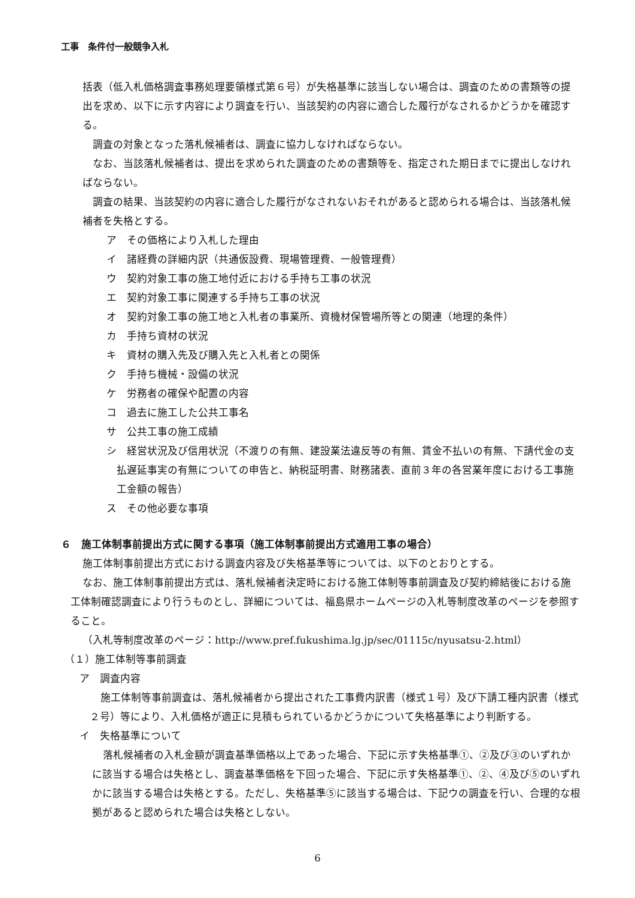工事　条件付一般競争入札
括表（低入札価格調査事務処理要領様式第６号）が失格基準に該当しない場合は、調査のための書類等の提出を求め、以下に示す内容により調査を行い、当該契約の内容に適合した履行がなされるかどうかを確認する。
調査の対象となった落札候補者は、調査に協力しなければならない。
なお、当該落札候補者は、提出を求められた調査のための書類等を、指定された期日までに提出しなければならない。
調査の結果、当該契約の内容に適合した履行がなされないおそれがあると認められる場合は、当該落札候補者を失格とする。
ア　その価格により入札した理由
イ　諸経費の詳細内訳（共通仮設費、現場管理費、一般管理費）
ウ　契約対象工事の施工地付近における手持ち工事の状況
エ　契約対象工事に関連する手持ち工事の状況
オ　契約対象工事の施工地と入札者の事業所、資機材保管場所等との関連（地理的条件）
カ　手持ち資材の状況
キ　資材の購入先及び購入先と入札者との関係
ク　手持ち機械・設備の状況
ケ　労務者の確保や配置の内容
コ　過去に施工した公共工事名
サ　公共工事の施工成績
シ　経営状況及び信用状況（不渡りの有無、建設業法違反等の有無、賃金不払いの有無、下請代金の支払遅延事実の有無についての申告と、納税証明書、財務諸表、直前３年の各営業年度における工事施工金額の報告）
ス　その他必要な事項
６　施工体制事前提出方式に関する事項（施工体制事前提出方式適用工事の場合）
施工体制事前提出方式における調査内容及び失格基準等については、以下のとおりとする。
なお、施工体制事前提出方式は、落札候補者決定時における施工体制等事前調査及び契約締結後における施工体制確認調査により行うものとし、詳細については、福島県ホームページの入札等制度改革のページを参照すること。
（入札等制度改革のページ：http://www.pref.fukushima.lg.jp/sec/01115c/nyusatsu-2.html）
（１）施工体制等事前調査
ア　調査内容
施工体制等事前調査は、落札候補者から提出された工事費内訳書（様式１号）及び下請工種内訳書（様式２号）等により、入札価格が適正に見積もられているかどうかについて失格基準により判断する。
イ　失格基準について
落札候補者の入札金額が調査基準価格以上であった場合、下記に示す失格基準①、②及び③のいずれかに該当する場合は失格とし、調査基準価格を下回った場合、下記に示す失格基準①、②、④及び⑤のいずれかに該当する場合は失格とする。ただし、失格基準⑤に該当する場合は、下記ウの調査を行い、合理的な根拠があると認められた場合は失格としない。
6